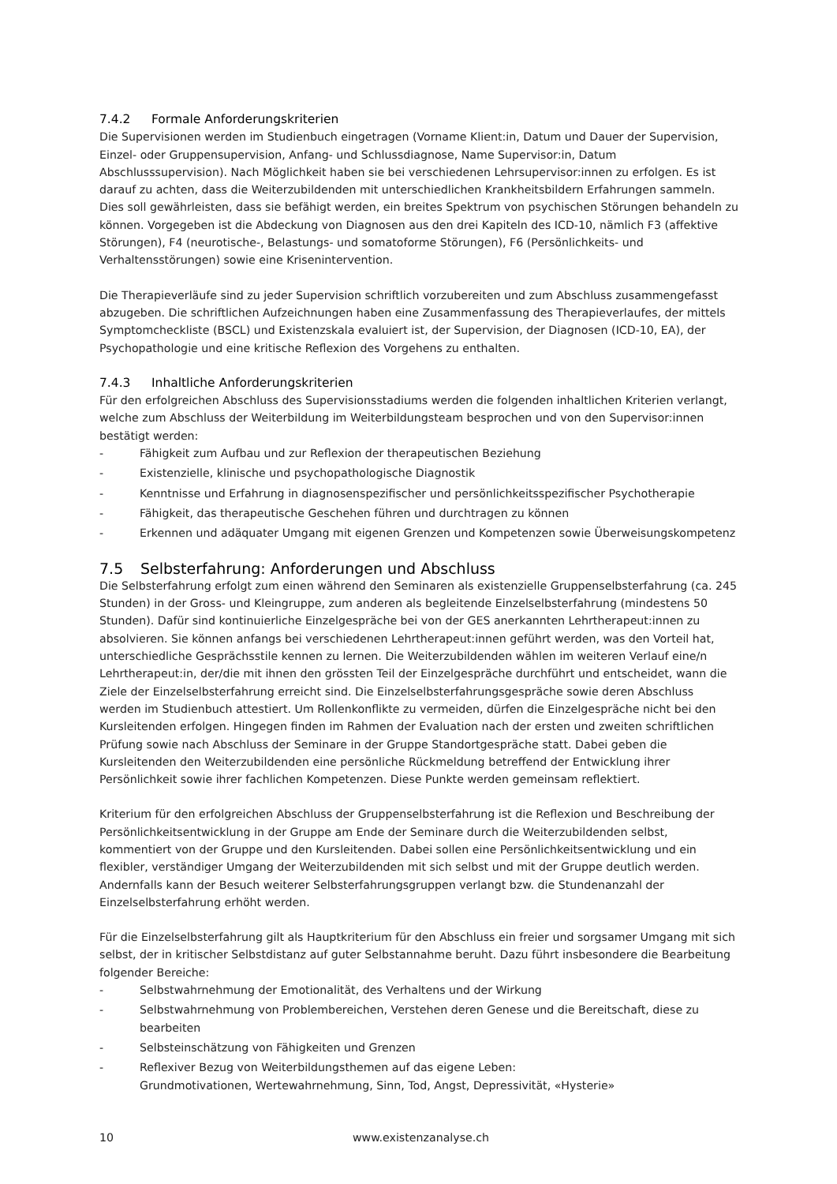7.4.2 Formale Anforderungskriterien
Die Supervisionen werden im Studienbuch eingetragen (Vorname Klient:in, Datum und Dauer der Supervision, Einzel- oder Gruppensupervision, Anfang- und Schlussdiagnose, Name Supervisor:in, Datum Abschlusssupervision). Nach Möglichkeit haben sie bei verschiedenen Lehrsupervisor:innen zu erfolgen. Es ist darauf zu achten, dass die Weiterzubildenden mit unterschiedlichen Krankheitsbildern Erfahrungen sammeln. Dies soll gewährleisten, dass sie befähigt werden, ein breites Spektrum von psychischen Störungen behandeln zu können. Vorgegeben ist die Abdeckung von Diagnosen aus den drei Kapiteln des ICD-10, nämlich F3 (affektive Störungen), F4 (neurotische-, Belastungs- und somatoforme Störungen), F6 (Persönlichkeits- und Verhaltensstörungen) sowie eine Krisenintervention.
Die Therapieverläufe sind zu jeder Supervision schriftlich vorzubereiten und zum Abschluss zusammengefasst abzugeben. Die schriftlichen Aufzeichnungen haben eine Zusammenfassung des Therapieverlaufes, der mittels Symptomcheckliste (BSCL) und Existenzskala evaluiert ist, der Supervision, der Diagnosen (ICD-10, EA), der Psychopathologie und eine kritische Reflexion des Vorgehens zu enthalten.
7.4.3 Inhaltliche Anforderungskriterien
Für den erfolgreichen Abschluss des Supervisionsstadiums werden die folgenden inhaltlichen Kriterien verlangt, welche zum Abschluss der Weiterbildung im Weiterbildungsteam besprochen und von den Supervisor:innen bestätigt werden:
- Fähigkeit zum Aufbau und zur Reflexion der therapeutischen Beziehung
- Existenzielle, klinische und psychopathologische Diagnostik
- Kenntnisse und Erfahrung in diagnosenspezifischer und persönlichkeitsspezifischer Psychotherapie
- Fähigkeit, das therapeutische Geschehen führen und durchtragen zu können
- Erkennen und adäquater Umgang mit eigenen Grenzen und Kompetenzen sowie Überweisungskompetenz
7.5 Selbsterfahrung: Anforderungen und Abschluss
Die Selbsterfahrung erfolgt zum einen während den Seminaren als existenzielle Gruppenselbsterfahrung (ca. 245 Stunden) in der Gross- und Kleingruppe, zum anderen als begleitende Einzelselbsterfahrung (mindestens 50 Stunden). Dafür sind kontinuierliche Einzelgespräche bei von der GES anerkannten Lehrtherapeut:innen zu absolvieren. Sie können anfangs bei verschiedenen Lehrtherapeut:innen geführt werden, was den Vorteil hat, unterschiedliche Gesprächsstile kennen zu lernen. Die Weiterzubildenden wählen im weiteren Verlauf eine/n Lehrtherapeut:in, der/die mit ihnen den grössten Teil der Einzelgespräche durchführt und entscheidet, wann die Ziele der Einzelselbsterfahrung erreicht sind. Die Einzelselbsterfahrungsgespräche sowie deren Abschluss werden im Studienbuch attestiert. Um Rollenkonflikte zu vermeiden, dürfen die Einzelgespräche nicht bei den Kursleitenden erfolgen. Hingegen finden im Rahmen der Evaluation nach der ersten und zweiten schriftlichen Prüfung sowie nach Abschluss der Seminare in der Gruppe Standortgespräche statt. Dabei geben die Kursleitenden den Weiterzubildenden eine persönliche Rückmeldung betreffend der Entwicklung ihrer Persönlichkeit sowie ihrer fachlichen Kompetenzen. Diese Punkte werden gemeinsam reflektiert.
Kriterium für den erfolgreichen Abschluss der Gruppenselbsterfahrung ist die Reflexion und Beschreibung der Persönlichkeitsentwicklung in der Gruppe am Ende der Seminare durch die Weiterzubildenden selbst, kommentiert von der Gruppe und den Kursleitenden. Dabei sollen eine Persönlichkeitsentwicklung und ein flexibler, verständiger Umgang der Weiterzubildenden mit sich selbst und mit der Gruppe deutlich werden. Andernfalls kann der Besuch weiterer Selbsterfahrungsgruppen verlangt bzw. die Stundenanzahl der Einzelselbsterfahrung erhöht werden.
Für die Einzelselbsterfahrung gilt als Hauptkriterium für den Abschluss ein freier und sorgsamer Umgang mit sich selbst, der in kritischer Selbstdistanz auf guter Selbstannahme beruht. Dazu führt insbesondere die Bearbeitung folgender Bereiche:
- Selbstwahrnehmung der Emotionalität, des Verhaltens und der Wirkung
- Selbstwahrnehmung von Problembereichen, Verstehen deren Genese und die Bereitschaft, diese zu bearbeiten
- Selbsteinschätzung von Fähigkeiten und Grenzen
- Reflexiver Bezug von Weiterbildungsthemen auf das eigene Leben:
Grundmotivationen, Wertewahrnehmung, Sinn, Tod, Angst, Depressivität, «Hysterie»
10 www.existenzanalyse.ch